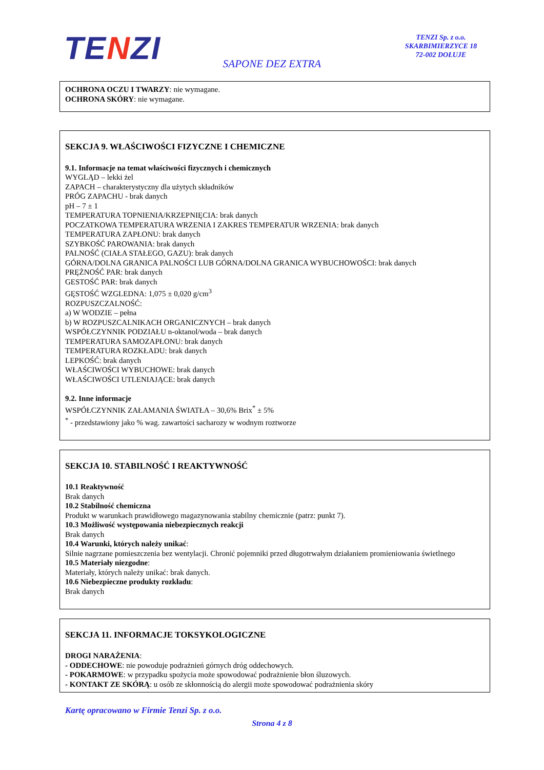TENZI
TENZI Sp. z o.o.
SKARBIMIERZYCE 18
72-002 DOŁUJE
SAPONE DEZ EXTRA
OCHRONA OCZU I TWARZY: nie wymagane.
OCHRONA SKÓRY: nie wymagane.
SEKCJA 9. WŁAŚCIWOŚCI FIZYCZNE I CHEMICZNE
9.1. Informacje na temat właściwości fizycznych i chemicznych
WYGLĄD – lekki żel
ZAPACH – charakterystyczny dla użytych składników
PRÓG ZAPACHU - brak danych
pH – 7 ± 1
TEMPERATURA TOPNIENIA/KRZEPNIĘCIA: brak danych
POCZATKOWA TEMPERATURA WRZENIA I ZAKRES TEMPERATUR WRZENIA: brak danych
TEMPERATURA ZAPŁONU: brak danych
SZYBKOŚĆ PAROWANIA: brak danych
PALNOŚĆ (CIAŁA STAŁEGO, GAZU): brak danych
GÓRNA/DOLNA GRANICA PALNOŚCI LUB GÓRNA/DOLNA GRANICA WYBUCHOWOŚCI: brak danych
PRĘŻNOŚĆ PAR: brak danych
GESTOŚĆ PAR: brak danych
GĘSTOŚĆ WZGLEDNA: 1,075 ± 0,020 g/cm<sup>3</sup>
ROZPUSZCZALNOŚĆ:
a) W WODZIE – pełna
b) W ROZPUSZCALNIKACH ORGANICZNYCH – brak danych
WSPÓŁCZYNNIK PODZIAŁU n-oktanol/woda – brak danych
TEMPERATURA SAMOZAPŁONU: brak danych
TEMPERATURA ROZKŁADU: brak danych
LEPKOŚĆ: brak danych
WŁAŚCIWOŚCI WYBUCHOWE: brak danych
WŁAŚCIWOŚCI UTLENIAJĄCE: brak danych
9.2. Inne informacje
WSPÓŁCZYNNIK ZAŁAMANIA ŚWIATŁA – 30,6% Brix<sup>*</sup> ± 5%
<sup>*</sup> - przedstawiony jako % wag. zawartości sacharozy w wodnym roztworze
SEKCJA 10. STABILNOŚĆ I REAKTYWNOŚĆ
10.1 Reaktywność
Brak danych
10.2 Stabilność chemiczna
Produkt w warunkach prawidłowego magazynowania stabilny chemicznie (patrz: punkt 7).
10.3 Możliwość występowania niebezpiecznych reakcji
Brak danych
10.4 Warunki, których należy unikać:
Silnie nagrzane pomieszczenia bez wentylacji. Chronić pojemniki przed długotrwałym działaniem promieniowania świetlnego
10.5 Materiały niezgodne:
Materiały, których należy unikać: brak danych.
10.6 Niebezpieczne produkty rozkładu:
Brak danych
SEKCJA 11. INFORMACJE TOKSYKOLOGICZNE
DROGI NARAŻENIA:
- ODDECHOWE: nie powoduje podrażnień górnych dróg oddechowych.
- POKARMOWE: w przypadku spożycia może spowodować podrażnienie błon śluzowych.
- KONTAKT ZE SKÓRĄ: u osób ze skłonnością do alergii może spowodować podrażnienia skóry
Kartę opracowano w Firmie Tenzi Sp. z o.o.
Strona 4 z 8